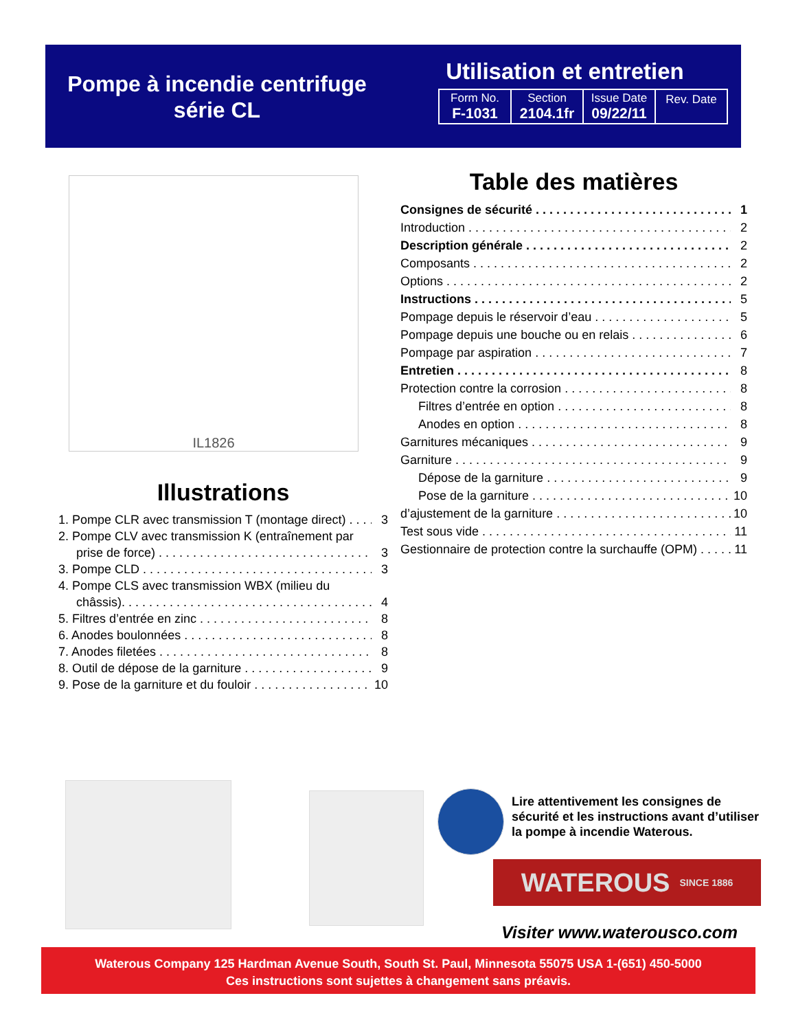Pompe à incendie centrifuge
série CL
Utilisation et entretien
| Form No. F-1031 | Section 2104.1fr | Issue Date 09/22/11 | Rev. Date |
IL1826
Illustrations
1. Pompe CLR avec transmission T (montage direct) 3
2. Pompe CLV avec transmission K (entraînement par
prise de force) 3
3. Pompe CLD 3
4. Pompe CLS avec transmission WBX (milieu du
châssis). 4
5. Filtres d’entrée en zinc 8
6. Anodes boulonnées 8
7. Anodes filetées 8
8. Outil de dépose de la garniture 9
9. Pose de la garniture et du fouloir 10
Table des matières
Consignes de sécurité 1
Introduction 2
Description générale 2
Composants 2
Options 2
Instructions 5
Pompage depuis le réservoir d’eau 5
Pompage depuis une bouche ou en relais 6
Pompage par aspiration 7
Entretien 8
Protection contre la corrosion 8
Filtres d’entrée en option 8
Anodes en option 8
Garnitures mécaniques 9
Garniture 9
Dépose de la garniture 9
Pose de la garniture 10
d’ajustement de la garniture 10
Test sous vide 11
Gestionnaire de protection contre la surchauffe (OPM) 11
Lire attentivement les consignes de sécurité et les instructions avant d’utiliser la pompe à incendie Waterous.
WATEROUS SINCE 1886
Visiter www.waterousco.com
Waterous Company 125 Hardman Avenue South, South St. Paul, Minnesota 55075 USA 1-(651) 450-5000
Ces instructions sont sujettes à changement sans préavis.